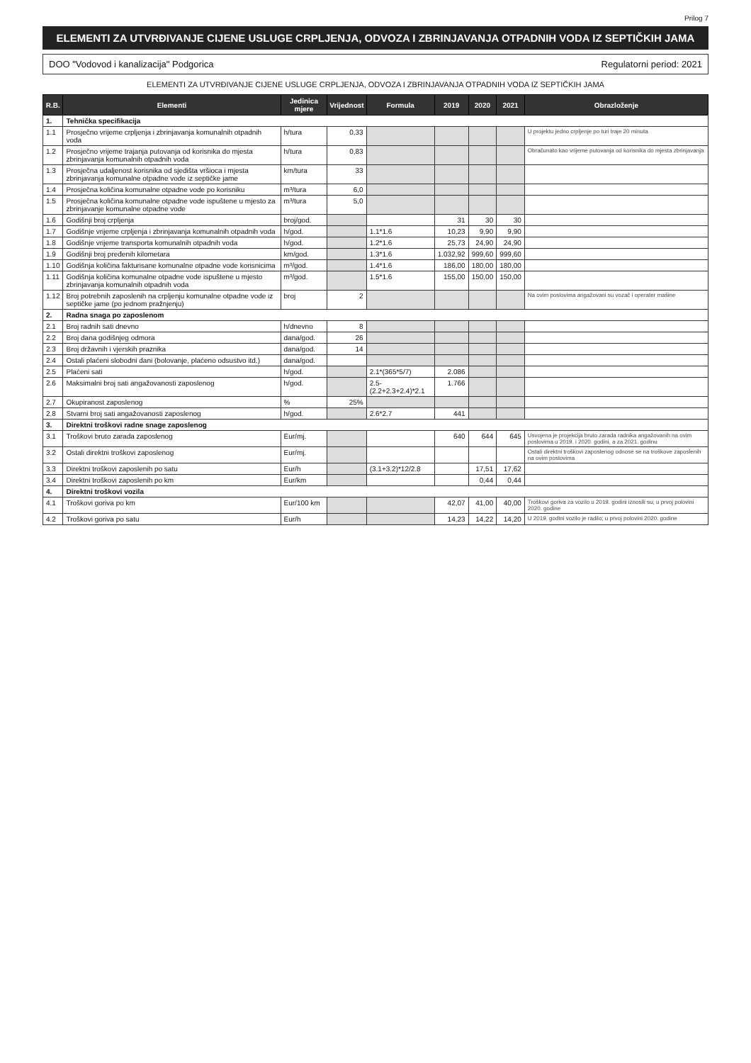Prilog 7
ELEMENTI ZA UTVRĐIVANJE CIJENE USLUGE CRPLJENJA, ODVOZA I ZBRINJAVANJA OTPADNIH VODA IZ SEPTIČKIH JAMA
DOO "Vodovod i kanalizacija" Podgorica Regulatorni period: 2021
ELEMENTI ZA UTVRĐIVANJE CIJENE USLUGE CRPLJENJA, ODVOZA I ZBRINJAVANJA OTPADNIH VODA IZ SEPTIČKIH JAMA
| R.B. | Elementi | Jedinica mjere | Vrijednost | Formula | 2019 | 2020 | 2021 | Obrazloženje |
| --- | --- | --- | --- | --- | --- | --- | --- | --- |
| 1. | Tehnička specifikacija | | | | | | | |
| 1.1 | Prosječno vrijeme crpljenja i zbrinjavanja komunalnih otpadnih voda | h/tura | 0,33 | | | | | U projektu jedno crpljenje po turi traje 20 minuta |
| 1.2 | Prosječno vrijeme trajanja putovanja od korisnika do mjesta zbrinjavanja komunalnih otpadnih voda | h/tura | 0,83 | | | | | Obračunato kao vrijeme putovanja od korisnika do mjesta zbrinjavanja |
| 1.3 | Prosječna udaljenost korisnika od sjedišta vršioca i mjesta zbrinjavanja komunalne otpadne vode iz septičke jame | km/tura | 33 | | | | | |
| 1.4 | Prosječna količina komunalne otpadne vode po korisniku | m³/tura | 6,0 | | | | | |
| 1.5 | Prosječna količina komunalne otpadne vode ispuštene u mjesto za zbrinjavanje komunalne otpadne vode | m³/tura | 5,0 | | | | | |
| 1.6 | Godišnji broj crpljenja | broj/god. | | | 31 | 30 | 30 | |
| 1.7 | Godišnje vrijeme crpljenja i zbrinjavanja komunalnih otpadnih voda | h/god. | | 1.1*1.6 | 10,23 | 9,90 | 9,90 | |
| 1.8 | Godišnje vrijeme transporta komunalnih otpadnih voda | h/god. | | 1.2*1.6 | 25,73 | 24,90 | 24,90 | |
| 1.9 | Godišnji broj pređenih kilometara | km/god. | | 1.3*1.6 | 1.032,92 | 999,60 | 999,60 | |
| 1.10 | Godišnja količina fakturisane komunalne otpadne vode korisnicima | m³/god. | | 1.4*1.6 | 186,00 | 180,00 | 180,00 | |
| 1.11 | Godišnja količina komunalne otpadne vode ispuštene u mjesto zbrinjavanja komunalnih otpadnih voda | m³/god. | | 1.5*1.6 | 155,00 | 150,00 | 150,00 | |
| 1.12 | Broj potrebnih zaposlenih na crpljenju komunalne otpadne vode iz septičke jame (po jednom pražnjenju) | broj | 2 | | | | | Na ovim poslovima angažovani su vozač i operater mašine |
| 2. | Radna snaga po zaposlenom | | | | | | | |
| 2.1 | Broj radnih sati dnevno | h/dnevno | 8 | | | | | |
| 2.2 | Broj dana godišnjeg odmora | dana/god. | 26 | | | | | |
| 2.3 | Broj državnih i vjerskih praznika | dana/god. | 14 | | | | | |
| 2.4 | Ostali plaćeni slobodni dani (bolovanje, plaćeno odsustvo itd.) | dana/god. | | | | | | |
| 2.5 | Plaćeni sati | h/god. | | 2.1*(365*5/7) | 2.086 | | | |
| 2.6 | Maksimalni broj sati angažovanosti zaposlenog | h/god. | | 2.5-(2.2+2.3+2.4)*2.1 | 1.766 | | | |
| 2.7 | Okupiranost zaposlenog | % | 25% | | | | | |
| 2.8 | Stvarni broj sati angažovanosti zaposlenog | h/god. | | 2.6*2.7 | 441 | | | |
| 3. | Direktni troškovi radne snage zaposlenog | | | | | | | |
| 3.1 | Troškovi bruto zarada zaposlenog | Eur/mj. | | | 640 | 644 | 645 | Usvojena je projekcija bruto zarada radnika angažovanih na ovim poslovima u 2019. i 2020. godini, a za 2021. godinu |
| 3.2 | Ostali direktni troškovi zaposlenog | Eur/mj. | | | | | | Ostali direktni troškovi zaposlenog odnose se na troškove zaposlenih na ovim poslovima |
| 3.3 | Direktni troškovi zaposlenih po satu | Eur/h | | (3.1+3.2)*12/2.8 | | 17,51 | 17,62 | |
| 3.4 | Direktni troškovi zaposlenih po km | Eur/km | | | | 0,44 | 0,44 | |
| 4. | Direktni troškovi vozila | | | | | | | |
| 4.1 | Troškovi goriva po km | Eur/100 km | | | 42,07 | 41,00 | 40,00 | Troškovi goriva za vozilo u 2019. godini iznosili su; u prvoj polovini 2020. godine |
| 4.2 | Troškovi goriva po satu | Eur/h | | | 14,23 | 14,22 | 14,20 | U 2019. godini vozilo je radilo; u prvoj polovini 2020. godine |